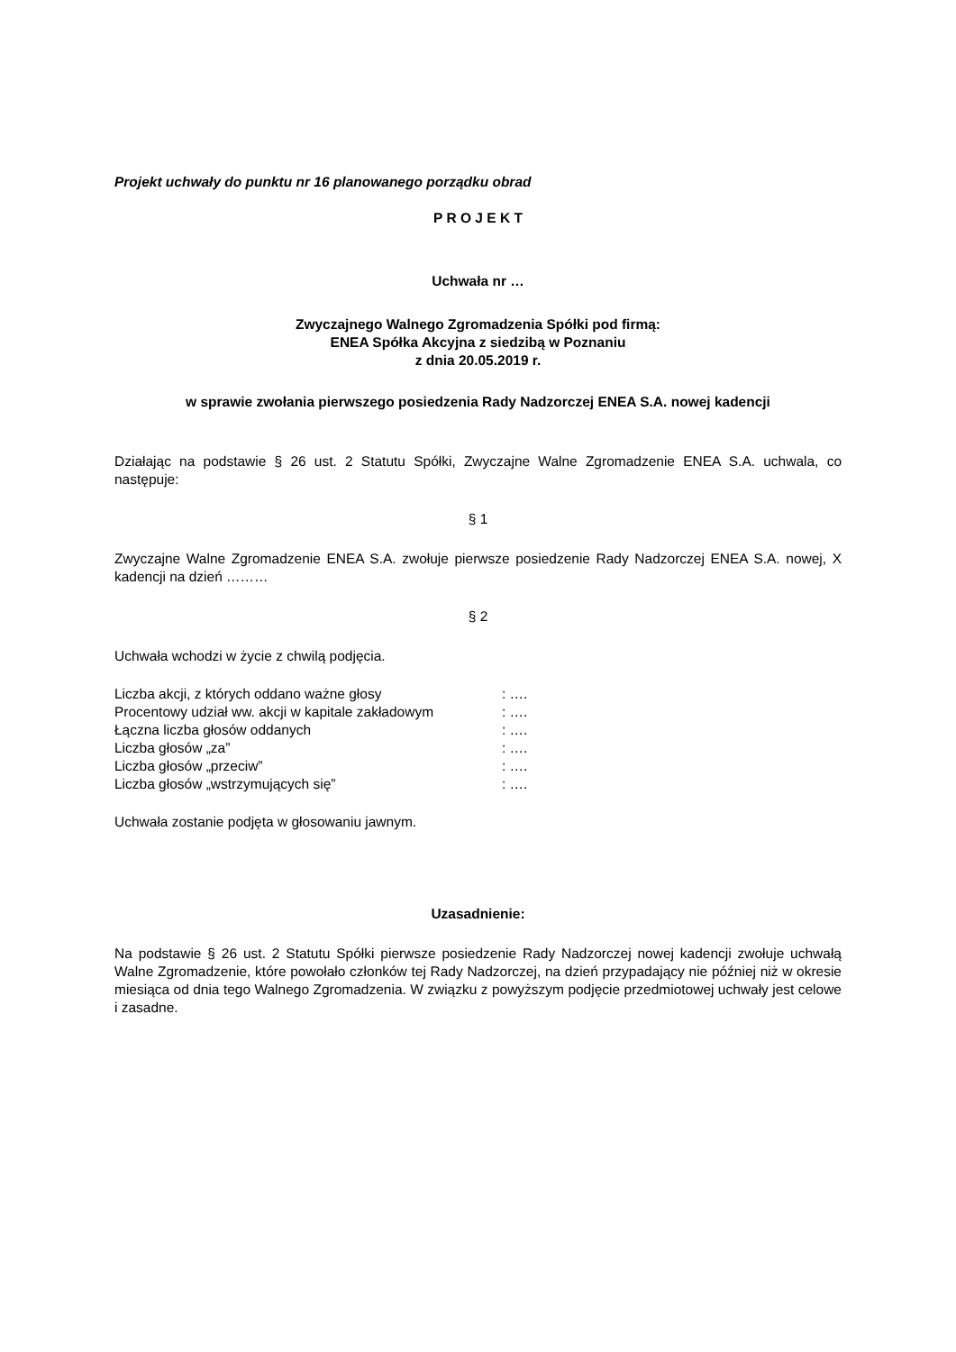Projekt uchwały do punktu nr 16 planowanego porządku obrad
P R O J E K T
Uchwała nr …
Zwyczajnego Walnego Zgromadzenia Spółki pod firmą:
ENEA Spółka Akcyjna z siedzibą w Poznaniu
z dnia 20.05.2019 r.
w sprawie zwołania pierwszego posiedzenia Rady Nadzorczej ENEA S.A. nowej kadencji
Działając na podstawie § 26 ust. 2 Statutu Spółki, Zwyczajne Walne Zgromadzenie ENEA S.A. uchwala, co następuje:
§ 1
Zwyczajne Walne Zgromadzenie ENEA S.A. zwołuje pierwsze posiedzenie Rady Nadzorczej ENEA S.A. nowej, X kadencji na dzień ………
§ 2
Uchwała wchodzi w życie z chwilą podjęcia.
| Liczba akcji, z których oddano ważne głosy | : …. |
| Procentowy udział ww. akcji w kapitale zakładowym | : …. |
| Łączna liczba głosów oddanych | : …. |
| Liczba głosów „za” | : …. |
| Liczba głosów „przeciw” | : …. |
| Liczba głosów „wstrzymujących się” | : …. |
Uchwała zostanie podjęta w głosowaniu jawnym.
Uzasadnienie:
Na podstawie § 26 ust. 2 Statutu Spółki pierwsze posiedzenie Rady Nadzorczej nowej kadencji zwołuje uchwałą Walne Zgromadzenie, które powołało członków tej Rady Nadzorczej, na dzień przypadający nie później niż w okresie miesiąca od dnia tego Walnego Zgromadzenia. W związku z powyższym podjęcie przedmiotowej uchwały jest celowe i zasadne.